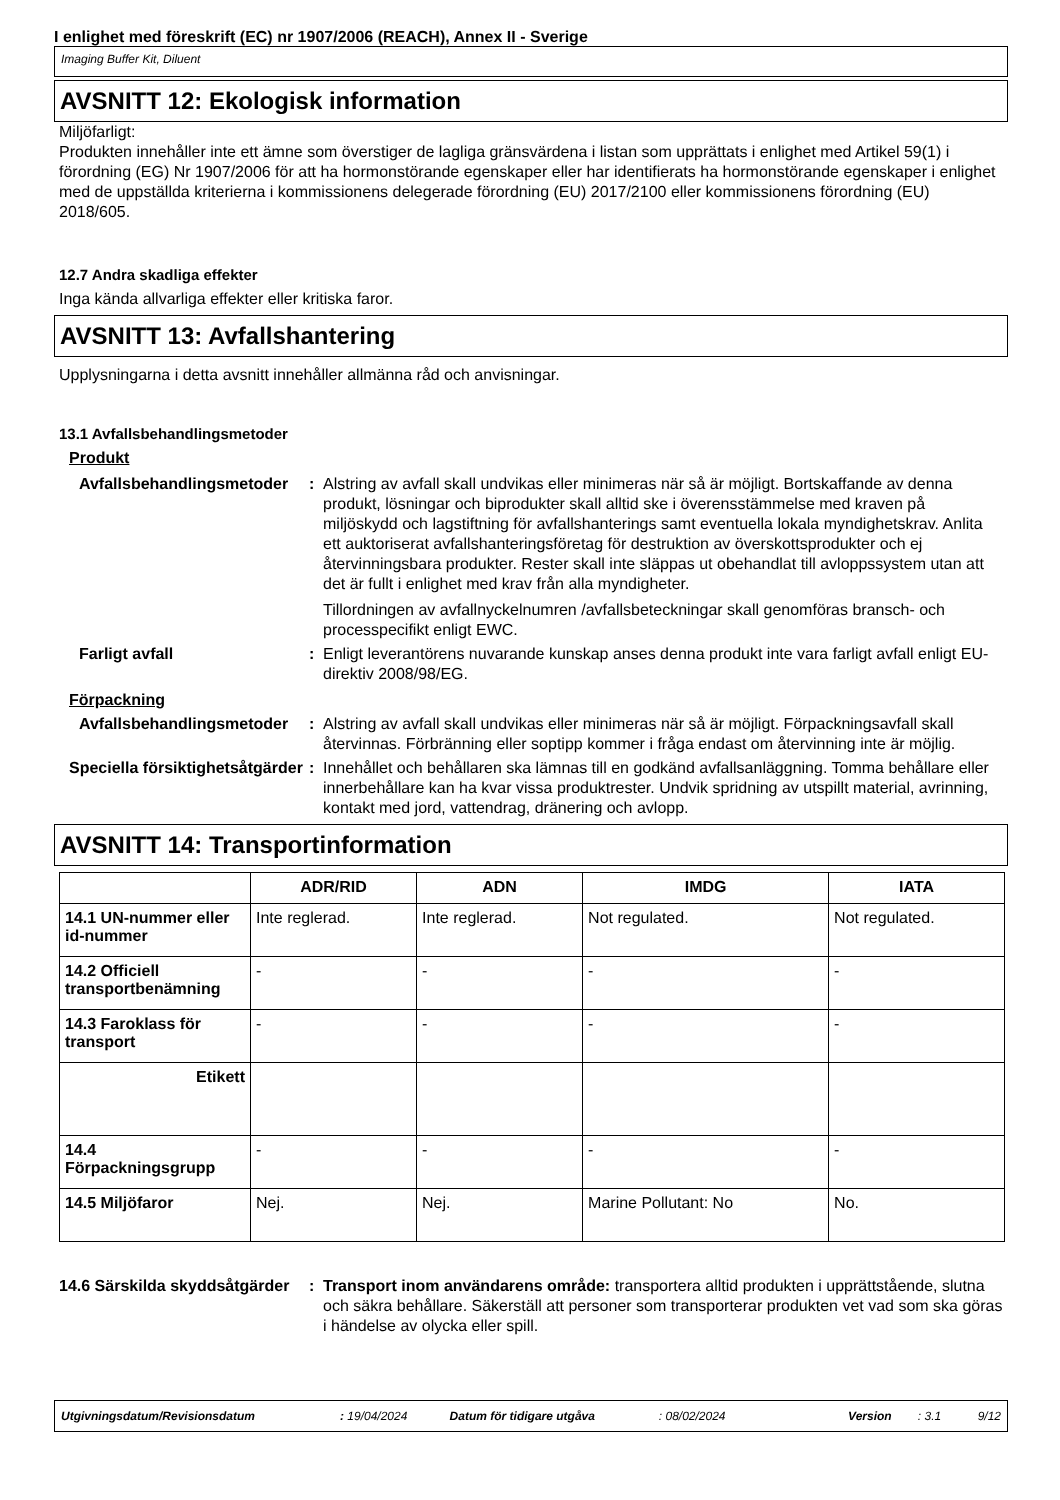I enlighet med föreskrift (EC) nr 1907/2006 (REACH), Annex II - Sverige
Imaging Buffer Kit, Diluent
AVSNITT 12: Ekologisk information
Miljöfarligt:
Produkten innehåller inte ett ämne som överstiger de lagliga gränsvärdena i listan som upprättats i enlighet med Artikel 59(1) i förordning (EG) Nr 1907/2006 för att ha hormonstörande egenskaper eller har identifierats ha hormonstörande egenskaper i enlighet med de uppställda kriterierna i kommissionens delegerade förordning (EU) 2017/2100 eller kommissionens förordning (EU) 2018/605.
12.7 Andra skadliga effekter
Inga kända allvarliga effekter eller kritiska faror.
AVSNITT 13: Avfallshantering
Upplysningarna i detta avsnitt innehåller allmänna råd och anvisningar.
13.1 Avfallsbehandlingsmetoder
Produkt
Avfallsbehandlingsmetoder
: Alstring av avfall skall undvikas eller minimeras när så är möjligt. Bortskaffande av denna produkt, lösningar och biprodukter skall alltid ske i överensstämmelse med kraven på miljöskydd och lagstiftning för avfallshanterings samt eventuella lokala myndighetskrav. Anlita ett auktoriserat avfallshanteringsföretag för destruktion av överskottsprodukter och ej återvinningsbara produkter. Rester skall inte släppas ut obehandlat till avloppssystem utan att det är fullt i enlighet med krav från alla myndigheter.
Tillordningen av avfallnyckelnumren /avfallsbeteckningar skall genomföras bransch- och processpecifikt enligt EWC.
Farligt avfall : Enligt leverantörens nuvarande kunskap anses denna produkt inte vara farligt avfall enligt EU-direktiv 2008/98/EG.
Förpackning
Avfallsbehandlingsmetoder
: Alstring av avfall skall undvikas eller minimeras när så är möjligt. Förpackningsavfall skall återvinnas. Förbränning eller soptipp kommer i fråga endast om återvinning inte är möjlig.
Speciella försiktighetsåtgärder
: Innehållet och behållaren ska lämnas till en godkänd avfallsanläggning. Tomma behållare eller innerbehållare kan ha kvar vissa produktrester. Undvik spridning av utspillt material, avrinning, kontakt med jord, vattendrag, dränering och avlopp.
AVSNITT 14: Transportinformation
| | ADR/RID | ADN | IMDG | IATA |
| --- | --- | --- | --- | --- |
| 14.1 UN-nummer eller id-nummer | Inte reglerad. | Inte reglerad. | Not regulated. | Not regulated. |
| 14.2 Officiell transportbenämning | - | - | - | - |
| 14.3 Faroklass för transport | - | - | - | - |
| Etikett | | | | |
| 14.4 Förpackningsgrupp | - | - | - | - |
| 14.5 Miljöfaror | Nej. | Nej. | Marine Pollutant: No | No. |
14.6 Särskilda skyddsåtgärder
: Transport inom användarens område: transportera alltid produkten i upprättstående, slutna och säkra behållare. Säkerställ att personer som transporterar produkten vet vad som ska göras i händelse av olycka eller spill.
Utgivningsdatum/Revisionsdatum: 19/04/2024 Datum för tidigare utgåva: 08/02/2024 Version: 3.1 9/12